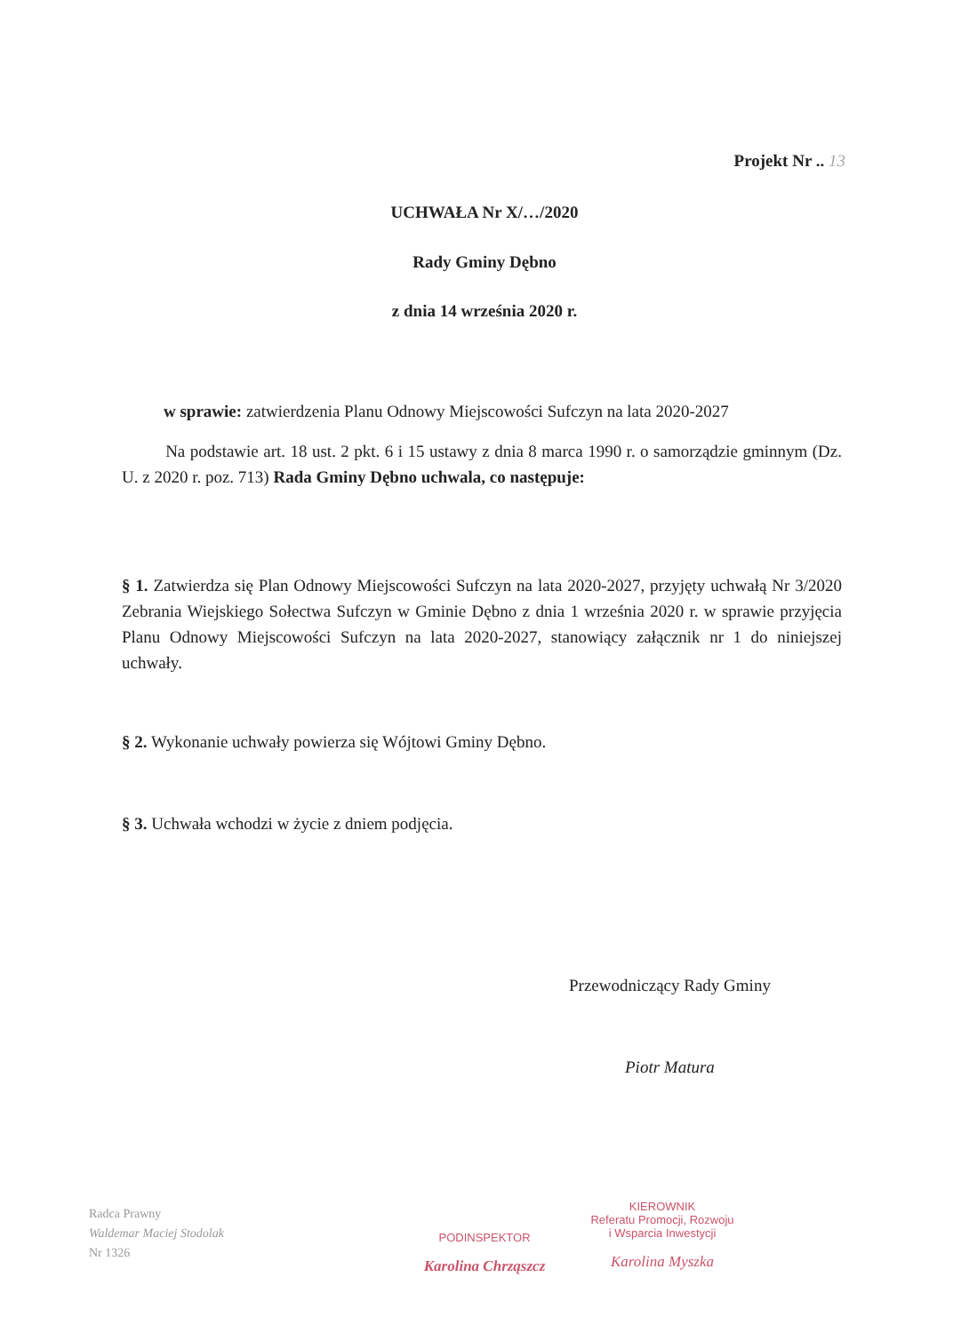Projekt Nr .. 13
UCHWAŁA Nr X/…/2020
Rady Gminy Dębno
z dnia 14 września 2020 r.
w sprawie: zatwierdzenia Planu Odnowy Miejscowości Sufczyn na lata 2020-2027
Na podstawie art. 18 ust. 2 pkt. 6 i 15 ustawy z dnia 8 marca 1990 r. o samorządzie gminnym (Dz. U. z 2020 r. poz. 713) Rada Gminy Dębno uchwala, co następuje:
§ 1. Zatwierdza się Plan Odnowy Miejscowości Sufczyn na lata 2020-2027, przyjęty uchwałą Nr 3/2020 Zebrania Wiejskiego Sołectwa Sufczyn w Gminie Dębno z dnia 1 września 2020 r. w sprawie przyjęcia Planu Odnowy Miejscowości Sufczyn na lata 2020-2027, stanowiący załącznik nr 1 do niniejszej uchwały.
§ 2. Wykonanie uchwały powierza się Wójtowi Gminy Dębno.
§ 3. Uchwała wchodzi w życie z dniem podjęcia.
Przewodniczący Rady Gminy
Piotr Matura
Radca Prawny
Waldemar Maciej Stodolak
Nr 1326
PODINSPEKTOR
Karolina Chrząszcz
KIEROWNIK
Referatu Promocji, Rozwoju
i Wsparcia Inwestycji
Karolina Myszka